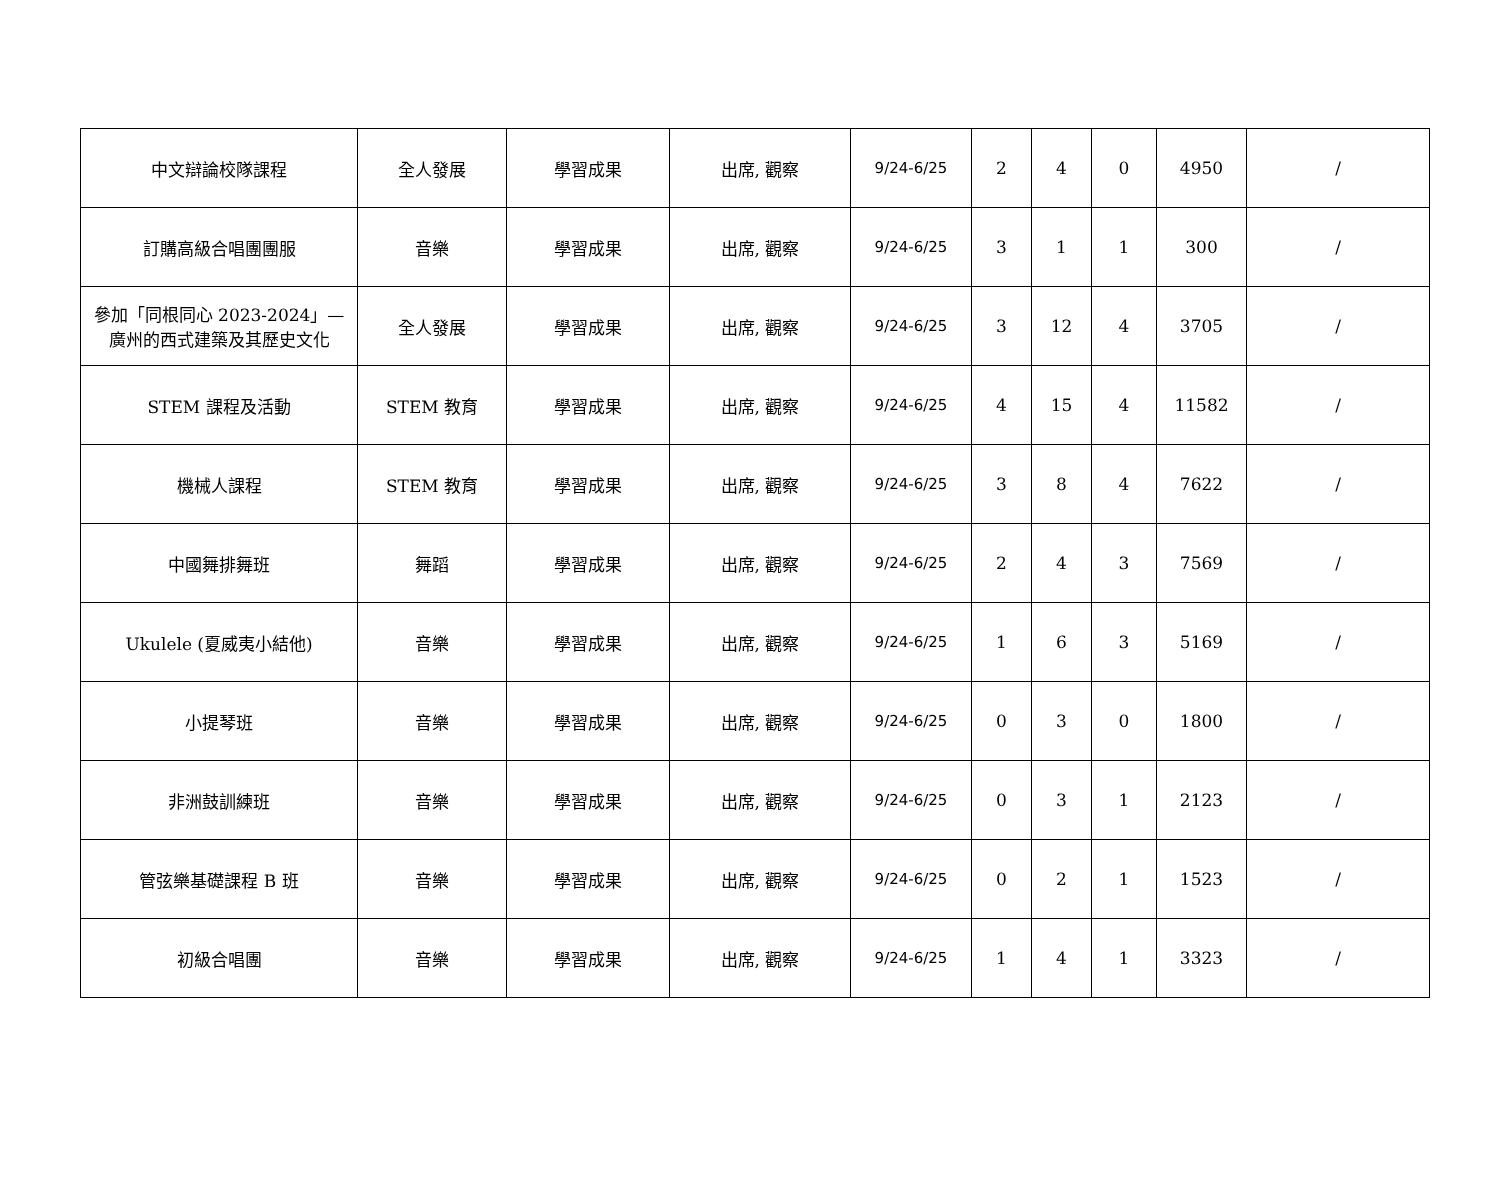| 中文辯論校隊課程 | 全人發展 | 學習成果 | 出席, 觀察 | 9/24-6/25 | 2 | 4 | 0 | 4950 | / |
| 訂購高級合唱團團服 | 音樂 | 學習成果 | 出席, 觀察 | 9/24-6/25 | 3 | 1 | 1 | 300 | / |
| 參加「同根同心 2023-2024」— 廣州的西式建築及其歷史文化 | 全人發展 | 學習成果 | 出席, 觀察 | 9/24-6/25 | 3 | 12 | 4 | 3705 | / |
| STEM 課程及活動 | STEM 教育 | 學習成果 | 出席, 觀察 | 9/24-6/25 | 4 | 15 | 4 | 11582 | / |
| 機械人課程 | STEM 教育 | 學習成果 | 出席, 觀察 | 9/24-6/25 | 3 | 8 | 4 | 7622 | / |
| 中國舞排舞班 | 舞蹈 | 學習成果 | 出席, 觀察 | 9/24-6/25 | 2 | 4 | 3 | 7569 | / |
| Ukulele (夏威夷小結他) | 音樂 | 學習成果 | 出席, 觀察 | 9/24-6/25 | 1 | 6 | 3 | 5169 | / |
| 小提琴班 | 音樂 | 學習成果 | 出席, 觀察 | 9/24-6/25 | 0 | 3 | 0 | 1800 | / |
| 非洲鼓訓練班 | 音樂 | 學習成果 | 出席, 觀察 | 9/24-6/25 | 0 | 3 | 1 | 2123 | / |
| 管弦樂基礎課程 B 班 | 音樂 | 學習成果 | 出席, 觀察 | 9/24-6/25 | 0 | 2 | 1 | 1523 | / |
| 初級合唱團 | 音樂 | 學習成果 | 出席, 觀察 | 9/24-6/25 | 1 | 4 | 1 | 3323 | / |